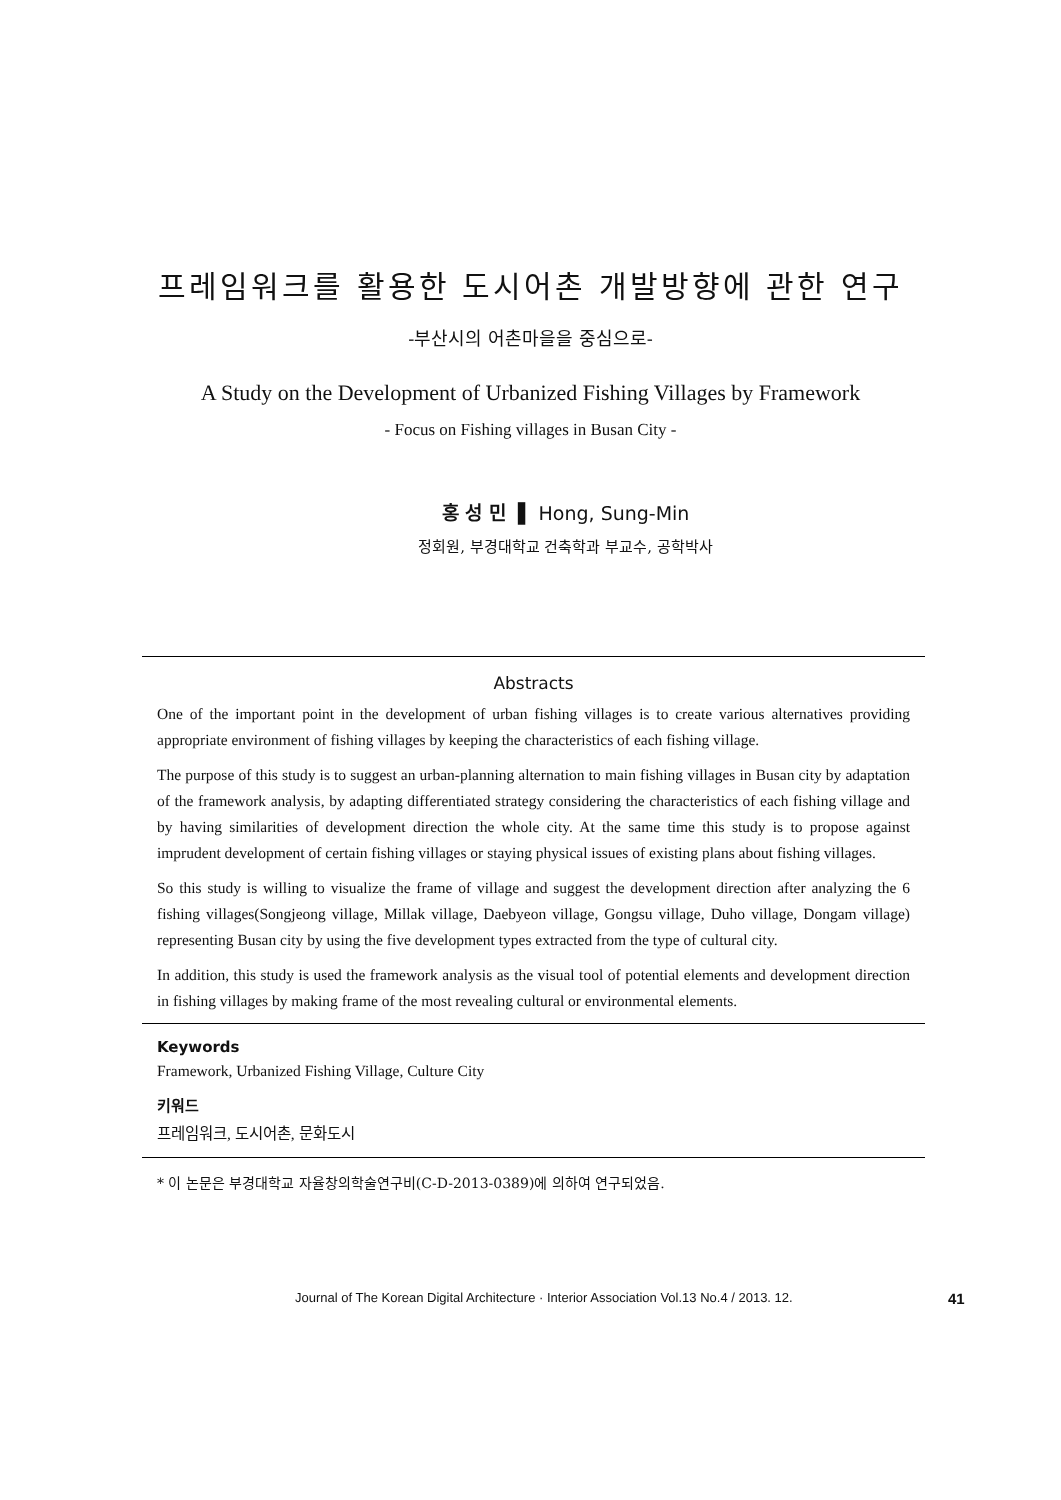프레임워크를 활용한 도시어촌 개발방향에 관한 연구
-부산시의 어촌마을을 중심으로-
A Study on the Development of Urbanized Fishing Villages by Framework
- Focus on Fishing villages in Busan City -
홍 성 민 ▌ Hong, Sung-Min
정회원, 부경대학교 건축학과 부교수, 공학박사
Abstracts
One of the important point in the development of urban fishing villages is to create various alternatives providing appropriate environment of fishing villages by keeping the characteristics of each fishing village.
The purpose of this study is to suggest an urban-planning alternation to main fishing villages in Busan city by adaptation of the framework analysis, by adapting differentiated strategy considering the characteristics of each fishing village and by having similarities of development direction the whole city. At the same time this study is to propose against imprudent development of certain fishing villages or staying physical issues of existing plans about fishing villages.
So this study is willing to visualize the frame of village and suggest the development direction after analyzing the 6 fishing villages(Songjeong village, Millak village, Daebyeon village, Gongsu village, Duho village, Dongam village) representing Busan city by using the five development types extracted from the type of cultural city.
In addition, this study is used the framework analysis as the visual tool of potential elements and development direction in fishing villages by making frame of the most revealing cultural or environmental elements.
Keywords
Framework, Urbanized Fishing Village, Culture City
키워드
프레임워크, 도시어촌, 문화도시
* 이 논문은 부경대학교 자율창의학술연구비(C-D-2013-0389)에 의하여 연구되었음.
Journal of The Korean Digital Architecture · Interior Association Vol.13 No.4 / 2013. 12. 41